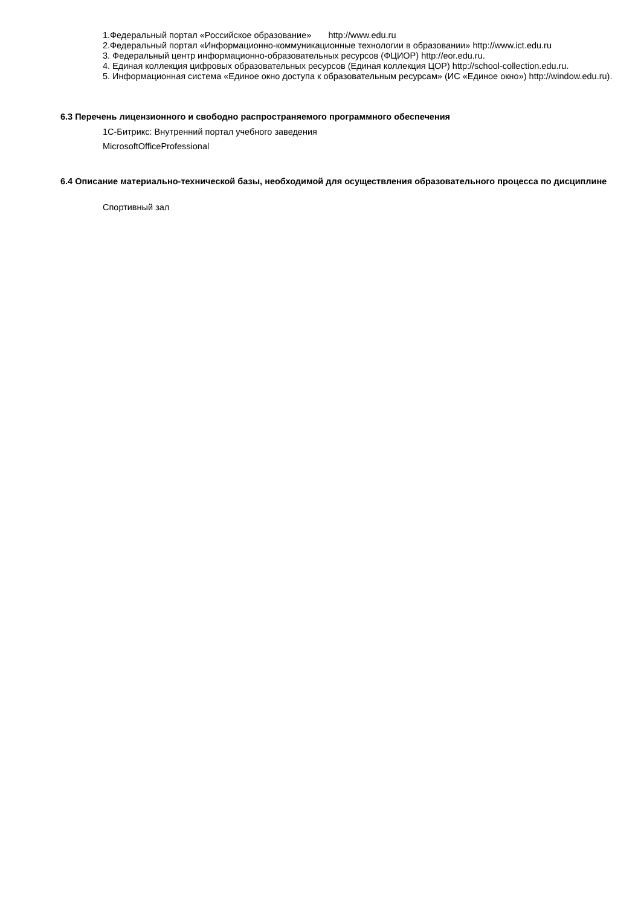1.Федеральный портал «Российское образование» http://www.edu.ru
2.Федеральный портал «Информационно-коммуникационные технологии в образовании» http://www.ict.edu.ru
3. Федеральный центр информационно-образовательных ресурсов (ФЦИОР) http://eor.edu.ru.
4. Единая коллекция цифровых образовательных ресурсов (Единая коллекция ЦОР) http://school-collection.edu.ru.
5. Информационная система «Единое окно доступа к образовательным ресурсам» (ИС «Единое окно») http://window.edu.ru).
6.3 Перечень лицензионного и свободно распространяемого программного обеспечения
1С-Битрикс: Внутренний портал учебного заведения
MicrosoftOfficeProfessional
6.4 Описание материально-технической базы, необходимой для осуществления образовательного процесса по дисциплине
Спортивный зал